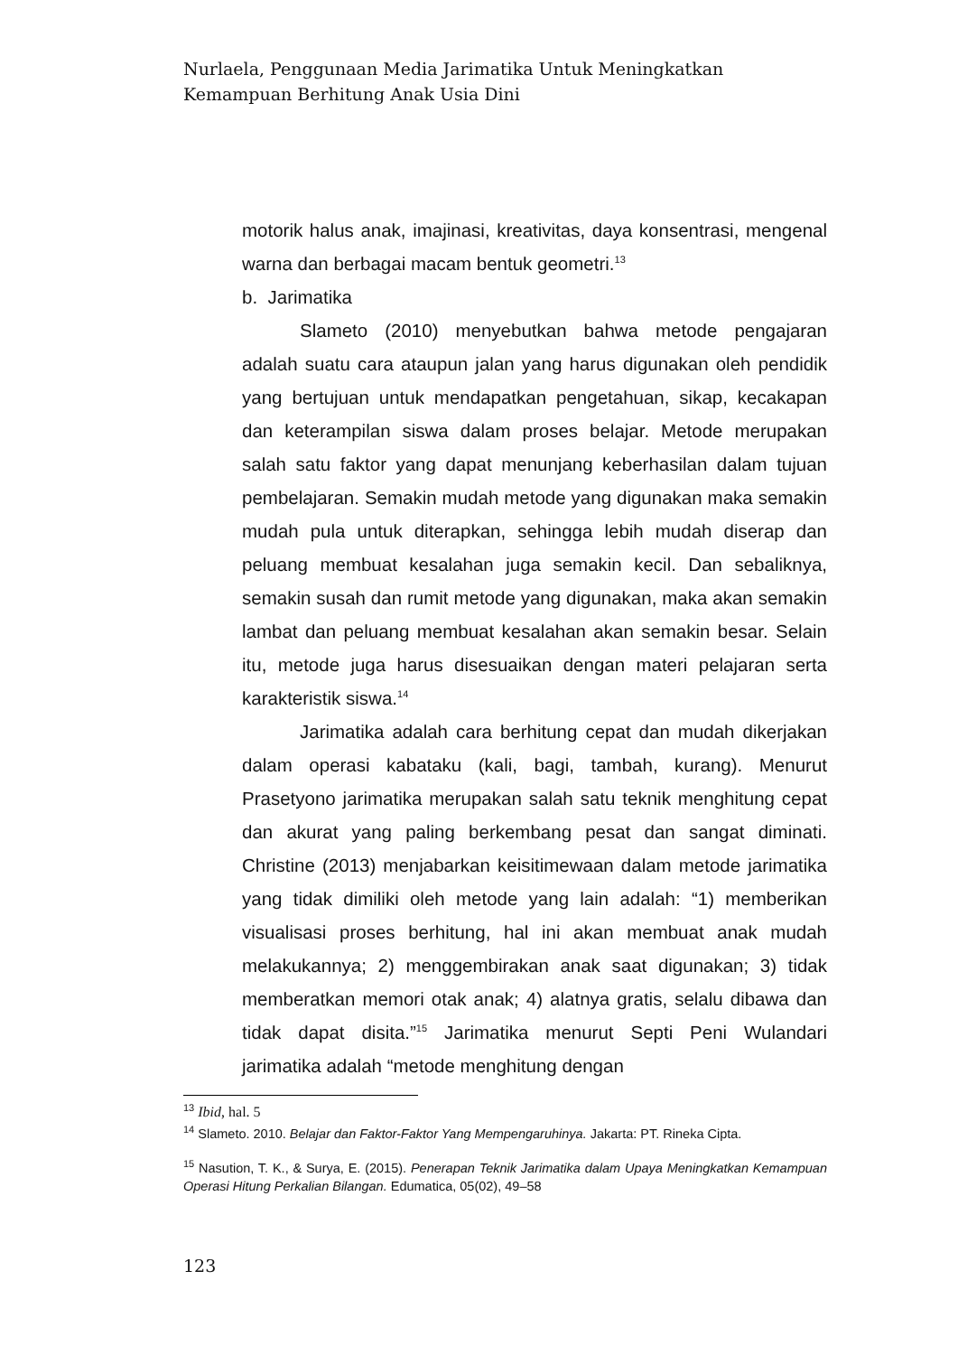Nurlaela, Penggunaan Media Jarimatika Untuk Meningkatkan Kemampuan Berhitung Anak Usia Dini
motorik halus anak, imajinasi, kreativitas, daya konsentrasi, mengenal warna dan berbagai macam bentuk geometri.<sup>13</sup>
b. Jarimatika
Slameto (2010) menyebutkan bahwa metode pengajaran adalah suatu cara ataupun jalan yang harus digunakan oleh pendidik yang bertujuan untuk mendapatkan pengetahuan, sikap, kecakapan dan keterampilan siswa dalam proses belajar. Metode merupakan salah satu faktor yang dapat menunjang keberhasilan dalam tujuan pembelajaran. Semakin mudah metode yang digunakan maka semakin mudah pula untuk diterapkan, sehingga lebih mudah diserap dan peluang membuat kesalahan juga semakin kecil. Dan sebaliknya, semakin susah dan rumit metode yang digunakan, maka akan semakin lambat dan peluang membuat kesalahan akan semakin besar. Selain itu, metode juga harus disesuaikan dengan materi pelajaran serta karakteristik siswa.<sup>14</sup>
Jarimatika adalah cara berhitung cepat dan mudah dikerjakan dalam operasi kabataku (kali, bagi, tambah, kurang). Menurut Prasetyono jarimatika merupakan salah satu teknik menghitung cepat dan akurat yang paling berkembang pesat dan sangat diminati. Christine (2013) menjabarkan keisitimewaan dalam metode jarimatika yang tidak dimiliki oleh metode yang lain adalah: “1) memberikan visualisasi proses berhitung, hal ini akan membuat anak mudah melakukannya; 2) menggembirakan anak saat digunakan; 3) tidak memberatkan memori otak anak; 4) alatnya gratis, selalu dibawa dan tidak dapat disita.”<sup>15</sup> Jarimatika menurut Septi Peni Wulandari jarimatika adalah “metode menghitung dengan
<sup>13</sup> Ibid, hal. 5
<sup>14</sup> Slameto. 2010. Belajar dan Faktor-Faktor Yang Mempengaruhinya. Jakarta: PT. Rineka Cipta.
<sup>15</sup> Nasution, T. K., & Surya, E. (2015). Penerapan Teknik Jarimatika dalam Upaya Meningkatkan Kemampuan Operasi Hitung Perkalian Bilangan. Edumatica, 05(02), 49–58
123